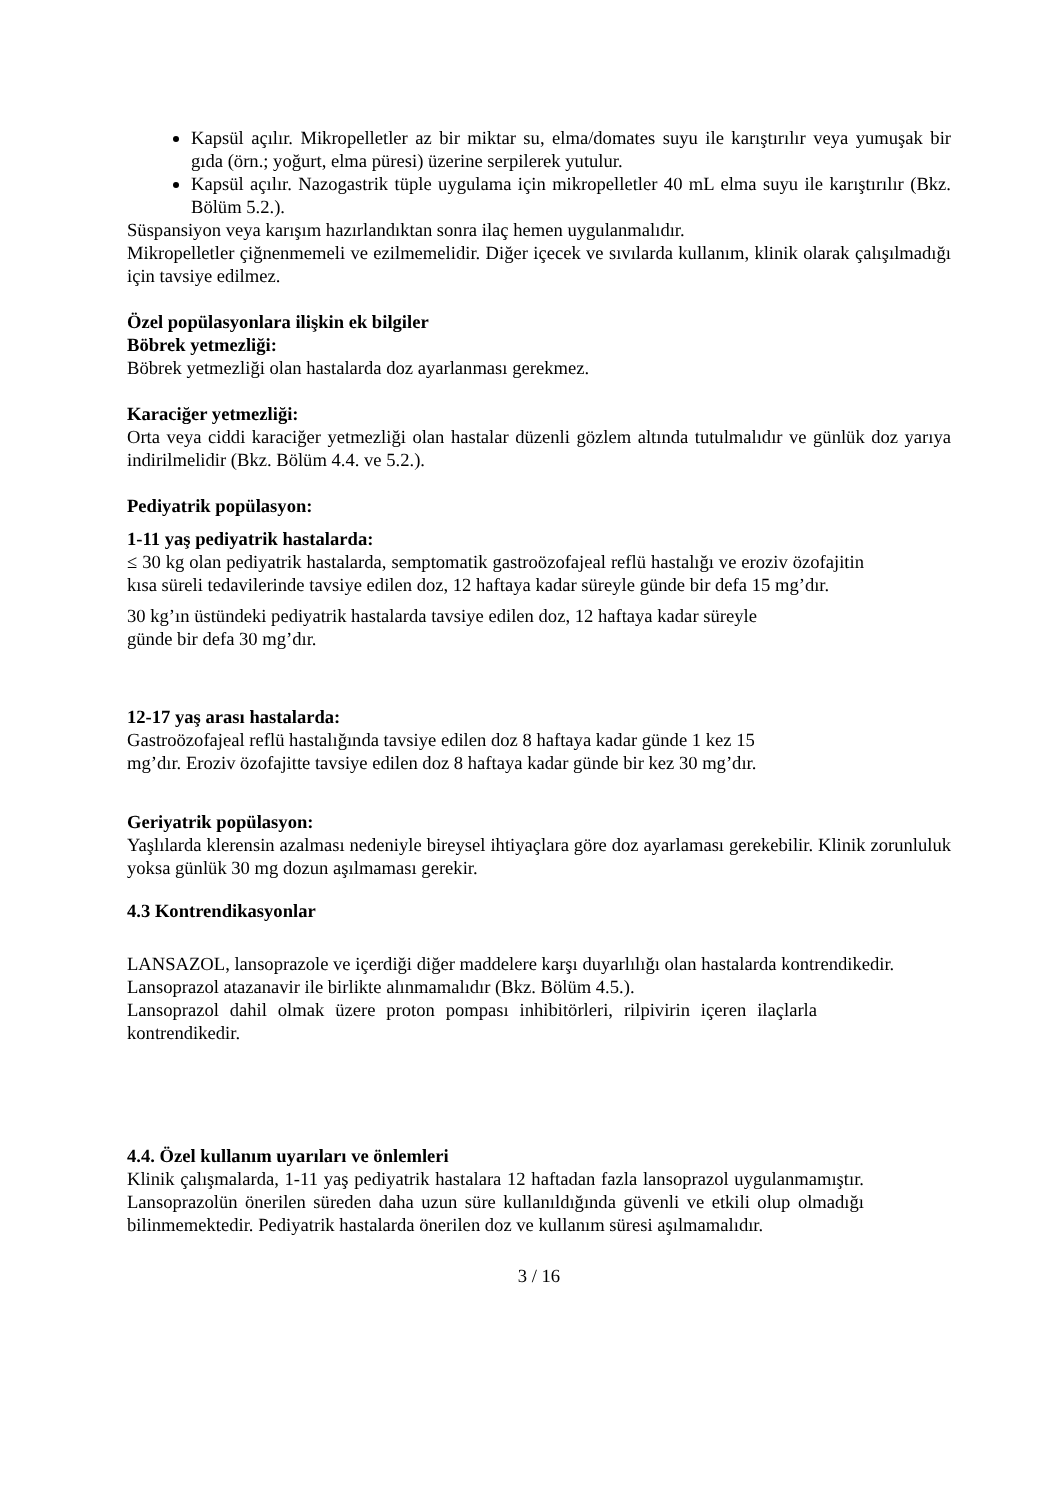Kapsül açılır. Mikropelletler az bir miktar su, elma/domates suyu ile karıştırılır veya yumuşak bir gıda (örn.; yoğurt, elma püresi) üzerine serpilerek yutulur.
Kapsül açılır. Nazogastrik tüple uygulama için mikropelletler 40 mL elma suyu ile karıştırılır (Bkz. Bölüm 5.2.).
Süspansiyon veya karışım hazırlandıktan sonra ilaç hemen uygulanmalıdır.
Mikropelletler çiğnenmemeli ve ezilmemelidir. Diğer içecek ve sıvılarda kullanım, klinik olarak çalışılmadığı için tavsiye edilmez.
Özel popülasyonlara ilişkin ek bilgiler
Böbrek yetmezliği:
Böbrek yetmezliği olan hastalarda doz ayarlanması gerekmez.
Karaciğer yetmezliği:
Orta veya ciddi karaciğer yetmezliği olan hastalar düzenli gözlem altında tutulmalıdır ve günlük doz yarıya indirilmelidir (Bkz. Bölüm 4.4. ve 5.2.).
Pediyatrik popülasyon:
1-11 yaş pediyatrik hastalarda:
≤ 30 kg olan pediyatrik hastalarda, semptomatik gastroözofajeal reflü hastalığı ve eroziv özofajitin kısa süreli tedavilerinde tavsiye edilen doz, 12 haftaya kadar süreyle günde bir defa 15 mg’dır.
30 kg’ın üstündeki pediyatrik hastalarda tavsiye edilen doz, 12 haftaya kadar süreyle
günde bir defa 30 mg’dır.
12-17 yaş arası hastalarda:
Gastroözofajeal reflü hastalığında tavsiye edilen doz 8 haftaya kadar günde 1 kez 15
mg’dır. Eroziv özofajitte tavsiye edilen doz 8 haftaya kadar günde bir kez 30 mg’dır.
Geriyatrik popülasyon:
Yaşlılarda klerensin azalması nedeniyle bireysel ihtiyaçlara göre doz ayarlaması gerekebilir. Klinik zorunluluk yoksa günlük 30 mg dozun aşılmaması gerekir.
4.3 Kontrendikasyonlar
LANSAZOL, lansoprazole ve içerdiği diğer maddelere karşı duyarlılığı olan hastalarda kontrendikedir.
Lansoprazol atazanavir ile birlikte alınmamalıdır (Bkz. Bölüm 4.5.).
Lansoprazol dahil olmak üzere proton pompası inhibitörleri, rilpivirin içeren ilaçlarla kontrendikedir.
4.4. Özel kullanım uyarıları ve önlemleri
Klinik çalışmalarda, 1-11 yaş pediyatrik hastalara 12 haftadan fazla lansoprazol uygulanmamıştır. Lansoprazolün önerilen süreden daha uzun süre kullanıldığında güvenli ve etkili olup olmadığı bilinmemektedir. Pediyatrik hastalarda önerilen doz ve kullanım süresi aşılmamalıdır.
3 / 16